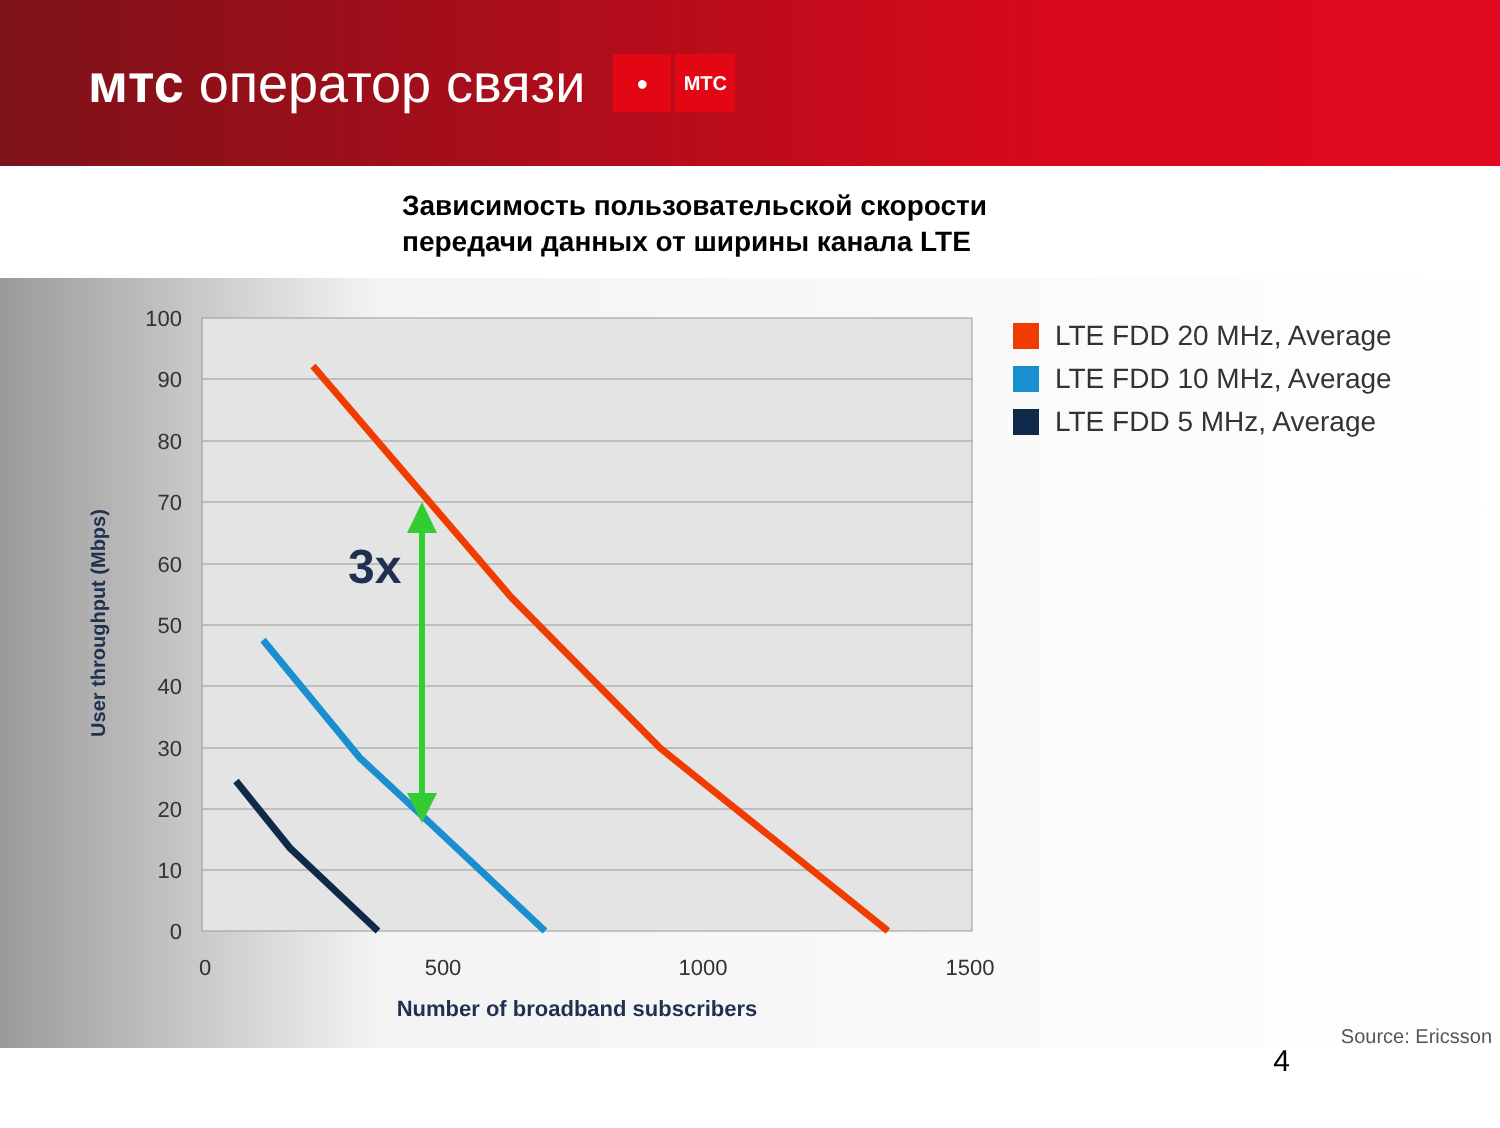мтс оператор связи
● МТС
Зависимость пользовательской скорости
передачи данных от ширины канала LTE
100
90
80
70
60
50
40
30
20
10
0
0
500
1000
1500
Number of broadband subscribers
User throughput (Mbps)
3x
LTE FDD 20 MHz, Average
LTE FDD 10 MHz, Average
LTE FDD 5 MHz, Average
Source: Ericsson
4